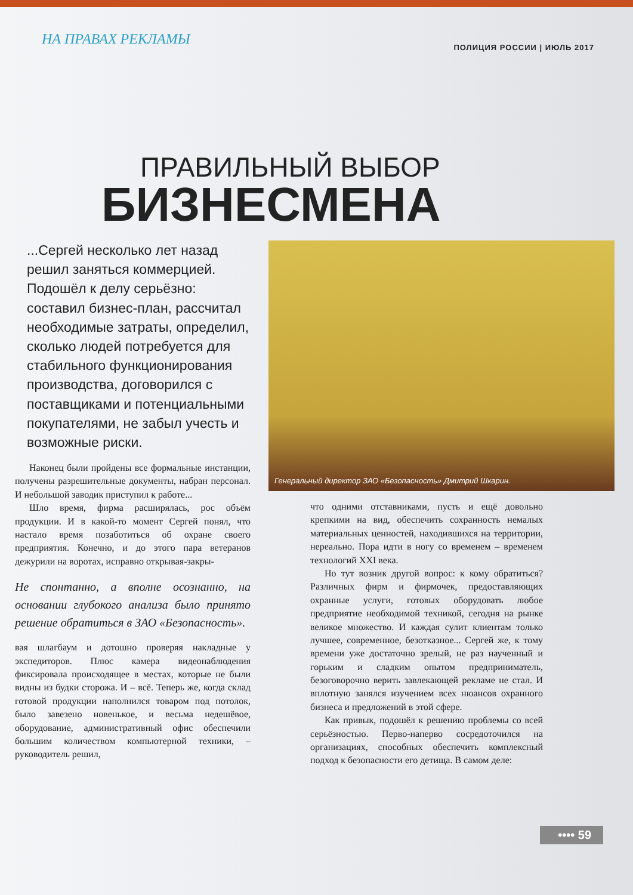НА ПРАВАХ РЕКЛАМЫ
ПОЛИЦИЯ РОССИИ | ИЮЛЬ 2017
ПРАВИЛЬНЫЙ ВЫБОР
БИЗНЕСМЕНА
...Сергей несколько лет назад решил заняться коммерцией. Подошёл к делу серьёзно: составил бизнес-план, рассчитал необходимые затраты, определил, сколько людей потребуется для стабильного функционирования производства, договорился с поставщиками и потенциальными покупателями, не забыл учесть и возможные риски.
Наконец были пройдены все формальные инстанции, получены разрешительные документы, набран персонал. И небольшой заводик приступил к работе...
Шло время, фирма расширялась, рос объём продукции. И в какой-то момент Сергей понял, что настало время позаботиться об охране своего предприятия. Конечно, и до этого пара ветеранов дежурили на воротах, исправно открывая-закры-
Не спонтанно, а вполне осознанно, на основании глубокого анализа было принято решение обратиться в ЗАО «Безопасность».
вая шлагбаум и дотошно проверяя накладные у экспедиторов. Плюс камера видеонаблюдения фиксировала происходящее в местах, которые не были видны из будки сторожа. И – всё. Теперь же, когда склад готовой продукции наполнился товаром под потолок, было завезено новенькое, и весьма недешёвое, оборудование, административный офис обеспечили большим количеством компьютерной техники, – руководитель решил,
Генеральный директор ЗАО «Безопасность» Дмитрий Шкарин.
что одними отставниками, пусть и ещё довольно крепкими на вид, обеспечить сохранность немалых материальных ценностей, находившихся на территории, нереально. Пора идти в ногу со временем – временем технологий XXI века.
Но тут возник другой вопрос: к кому обратиться? Различных фирм и фирмочек, предоставляющих охранные услуги, готовых оборудовать любое предприятие необходимой техникой, сегодня на рынке великое множество. И каждая сулит клиентам только лучшее, современное, безотказное... Сергей же, к тому времени уже достаточно зрелый, не раз наученный и горьким и сладким опытом предприниматель, безоговорочно верить завлекающей рекламе не стал. И вплотную занялся изучением всех нюансов охранного бизнеса и предложений в этой сфере.
Как привык, подошёл к решению проблемы со всей серьёзностью. Перво-наперво сосредоточился на организациях, способных обеспечить комплексный подход к безопасности его детища. В самом деле:
•••• 59